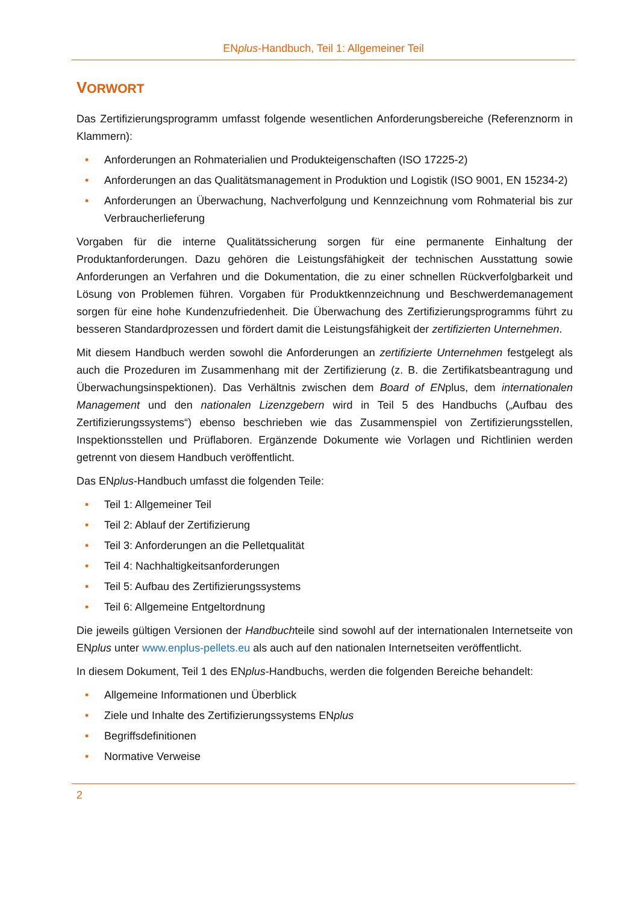ENplus-Handbuch, Teil 1: Allgemeiner Teil
VORWORT
Das Zertifizierungsprogramm umfasst folgende wesentlichen Anforderungsbereiche (Referenznorm in Klammern):
• Anforderungen an Rohmaterialien und Produkteigenschaften (ISO 17225-2)
• Anforderungen an das Qualitätsmanagement in Produktion und Logistik (ISO 9001, EN 15234-2)
• Anforderungen an Überwachung, Nachverfolgung und Kennzeichnung vom Rohmaterial bis zur Verbraucherlieferung
Vorgaben für die interne Qualitätssicherung sorgen für eine permanente Einhaltung der Produktanforderungen. Dazu gehören die Leistungsfähigkeit der technischen Ausstattung sowie Anforderungen an Verfahren und die Dokumentation, die zu einer schnellen Rückverfolgbarkeit und Lösung von Problemen führen. Vorgaben für Produktkennzeichnung und Beschwerdemanagement sorgen für eine hohe Kundenzufriedenheit. Die Überwachung des Zertifizierungsprogramms führt zu besseren Standardprozessen und fördert damit die Leistungsfähigkeit der zertifizierten Unternehmen.
Mit diesem Handbuch werden sowohl die Anforderungen an zertifizierte Unternehmen festgelegt als auch die Prozeduren im Zusammenhang mit der Zertifizierung (z. B. die Zertifikatsbeantragung und Überwachungsinspektionen). Das Verhältnis zwischen dem Board of ENplus, dem internationalen Management und den nationalen Lizenzgebern wird in Teil 5 des Handbuchs („Aufbau des Zertifizierungssystems“) ebenso beschrieben wie das Zusammenspiel von Zertifizierungsstellen, Inspektionsstellen und Prüflaboren. Ergänzende Dokumente wie Vorlagen und Richtlinien werden getrennt von diesem Handbuch veröffentlicht.
Das ENplus-Handbuch umfasst die folgenden Teile:
• Teil 1: Allgemeiner Teil
• Teil 2: Ablauf der Zertifizierung
• Teil 3: Anforderungen an die Pelletqualität
• Teil 4: Nachhaltigkeitsanforderungen
• Teil 5: Aufbau des Zertifizierungssystems
• Teil 6: Allgemeine Entgeltordnung
Die jeweils gültigen Versionen der Handbuchteile sind sowohl auf der internationalen Internetseite von ENplus unter www.enplus-pellets.eu als auch auf den nationalen Internetseiten veröffentlicht.
In diesem Dokument, Teil 1 des ENplus-Handbuchs, werden die folgenden Bereiche behandelt:
• Allgemeine Informationen und Überblick
• Ziele und Inhalte des Zertifizierungssystems ENplus
• Begriffsdefinitionen
• Normative Verweise
2